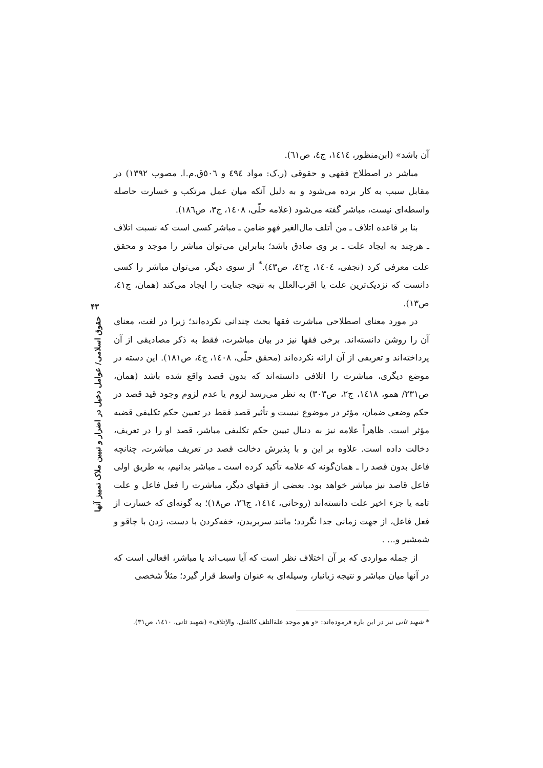۴۳
حقوق اسلامی/ عوامل دخیل در اضرار و تبیین ملاک تمییز آنها
آن باشد» (ابن‌منظور، ۱٤۱٤، ج٤، ص٦۱).
مباشر در اصطلاح فقهی و حقوقی (ر.ک: مواد ٤۹٤ و ٥۰٦ق.م.ا. مصوب ۱۳۹۲) در مقابل سبب به کار برده می‌شود و به دلیل آنکه میان عمل مرتکب و خسارت حاصله واسطه‌ای نیست، مباشر گفته می‌شود (علامه حلّی، ۱٤۰۸، ج۳، ص۱۸٦).
بنا بر قاعده اتلاف ـ من أتلف مال‌الغیر فهو ضامن ـ مباشر کسی است که نسبت اتلاف ـ هرچند به ایجاد علت ـ بر وی صادق باشد؛ بنابراین می‌توان مباشر را موجد و محقق علت معرفی کرد (نجفی، ۱٤۰٤، ج٤۲، ص٤۳).<sup>*</sup> از سوی دیگر، می‌توان مباشر را کسی دانست که نزدیک‌ترین علت یا اقرب‌العلل به نتیجه جنایت را ایجاد می‌کند (همان، ج٤۱، ص۱۳).
در مورد معنای اصطلاحی مباشرت فقها بحث چندانی نکرده‌اند؛ زیرا در لغت، معنای آن را روشن دانسته‌اند. برخی فقها نیز در بیان مباشرت، فقط به ذکر مصادیقی از آن پرداخته‌اند و تعریفی از آن ارائه نکرده‌اند (محقق حلّی، ۱٤۰۸، ج٤، ص۱۸۱). این دسته در موضع دیگری، مباشرت را اتلافی دانسته‌اند که بدون قصد واقع شده باشد (همان، ص۲۳۱/ همو، ۱٤۱۸، ج۲، ص۳۰۳) به نظر می‌رسد لزوم یا عدم لزوم وجود قید قصد در حکم وضعی ضمان، مؤثر در موضوع نیست و تأثیر قصد فقط در تعیین حکم تکلیفی قضیه مؤثر است. ظاهراً علامه نیز به دنبال تبیین حکم تکلیفی مباشر، قصد او را در تعریف، دخالت داده است. علاوه بر این و با پذیرش دخالت قصد در تعریف مباشرت، چنانچه فاعل بدون قصد را ـ همان‌گونه که علامه تأکید کرده است ـ مباشر بدانیم، به طریق اولی فاعل قاصد نیز مباشر خواهد بود. بعضی از فقهای دیگر، مباشرت را فعل فاعل و علت تامه یا جزء اخیر علت دانسته‌اند (روحانی، ۱٤۱٤، ج۲٦، ص۱۸)؛ به گونه‌ای که خسارت از فعل فاعل، از جهت زمانی جدا نگردد؛ مانند سربریدن، خفه‌کردن با دست، زدن با چاقو و شمشیر و... .
از جمله مواردی که بر آن اختلاف نظر است که آیا سبب‌اند یا مباشر، افعالی است که در آنها میان مباشر و نتیجه زیانبار، وسیله‌ای به عنوان واسط قرار گیرد؛ مثلاً شخصی
* شهید ثانی نیز در این باره فرموده‌اند: «و هو موجد علة‌التلف کالقتل، والإتلاف» (شهید ثانی، ۱٤۱۰، ص۳۱).